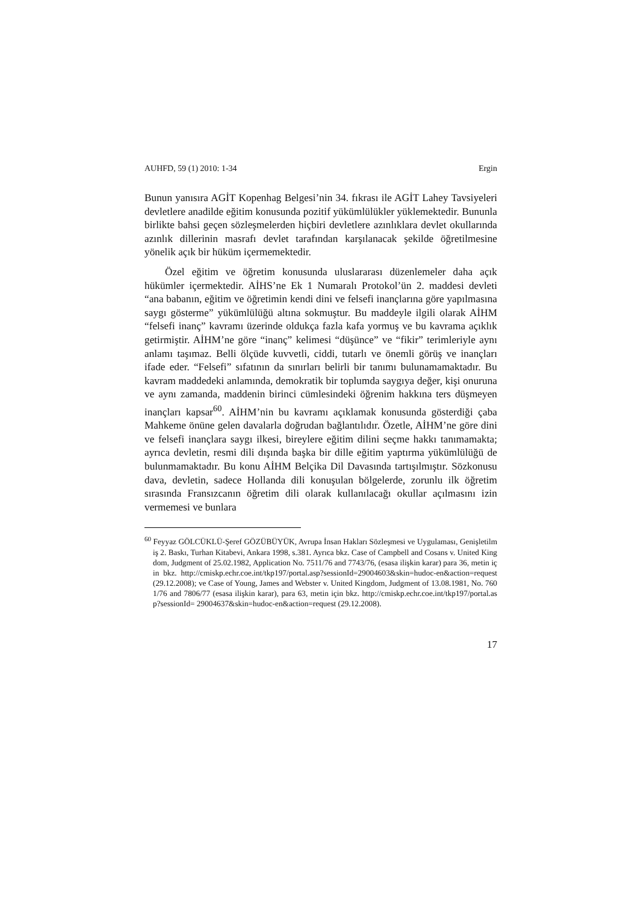AUHFD, 59 (1) 2010: 1-34 Ergin
Bunun yanısıra AGİT Kopenhag Belgesi’nin 34. fıkrası ile AGİT Lahey Tavsiyeleri devletlere anadilde eğitim konusunda pozitif yükümlülükler yüklemektedir. Bununla birlikte bahsi geçen sözleşmelerden hiçbiri devletlere azınlıklara devlet okullarında azınlık dillerinin masrafı devlet tarafından karşılanacak şekilde öğretilmesine yönelik açık bir hüküm içermemektedir.
Özel eğitim ve öğretim konusunda uluslararası düzenlemeler daha açık hükümler içermektedir. AİHS’ne Ek 1 Numaralı Protokol’ün 2. maddesi devleti “ana babanın, eğitim ve öğretimin kendi dini ve felsefi inançlarına göre yapılmasına saygı gösterme” yükümlülüğü altına sokmuştur. Bu maddeyle ilgili olarak AİHM “felsefi inanç” kavramı üzerinde oldukça fazla kafa yormuş ve bu kavrama açıklık getirmiştir. AİHM’ne göre “inanç” kelimesi “düşünce” ve “fikir” terimleriyle aynı anlamı taşımaz. Belli ölçüde kuvvetli, ciddi, tutarlı ve önemli görüş ve inançları ifade eder. “Felsefi” sıfatının da sınırları belirli bir tanımı bulunamamaktadır. Bu kavram maddedeki anlamında, demokratik bir toplumda saygıya değer, kişi onuruna ve aynı zamanda, maddenin birinci cümlesindeki öğrenim hakkına ters düşmeyen inançları kapsar<sup>60</sup>. AİHM’nin bu kavramı açıklamak konusunda gösterdiği çaba Mahkeme önüne gelen davalarla doğrudan bağlantılıdır. Özetle, AİHM’ne göre dini ve felsefi inançlara saygı ilkesi, bireylere eğitim dilini seçme hakkı tanımamakta; ayrıca devletin, resmi dili dışında başka bir dille eğitim yaptırma yükümlülüğü de bulunmamaktadır. Bu konu AİHM Belçika Dil Davasında tartışılmıştır. Sözkonusu dava, devletin, sadece Hollanda dili konuşulan bölgelerde, zorunlu ilk öğretim sırasında Fransızcanın öğretim dili olarak kullanılacağı okullar açılmasını izin vermemesi ve bunlara
<sup>60</sup> Feyyaz GÖLCÜKLÜ-Şeref GÖZÜBÜYÜK, Avrupa İnsan Hakları Sözleşmesi ve Uygulaması, Genişletilmiş 2. Baskı, Turhan Kitabevi, Ankara 1998, s.381. Ayrıca bkz. Case of Campbell and Cosans v. United Kingdom, Judgment of 25.02.1982, Application No. 7511/76 and 7743/76, (esasa ilişkin karar) para 36, metin için bkz. http://cmiskp.echr.coe.int/tkp197/portal.asp?sessionId=29004603&skin=hudoc-en&action=request (29.12.2008); ve Case of Young, James and Webster v. United Kingdom, Judgment of 13.08.1981, No. 7601/76 and 7806/77 (esasa ilişkin karar), para 63, metin için bkz. http://cmiskp.echr.coe.int/tkp197/portal.asp?sessionId= 29004637&skin=hudoc-en&action=request (29.12.2008).
17